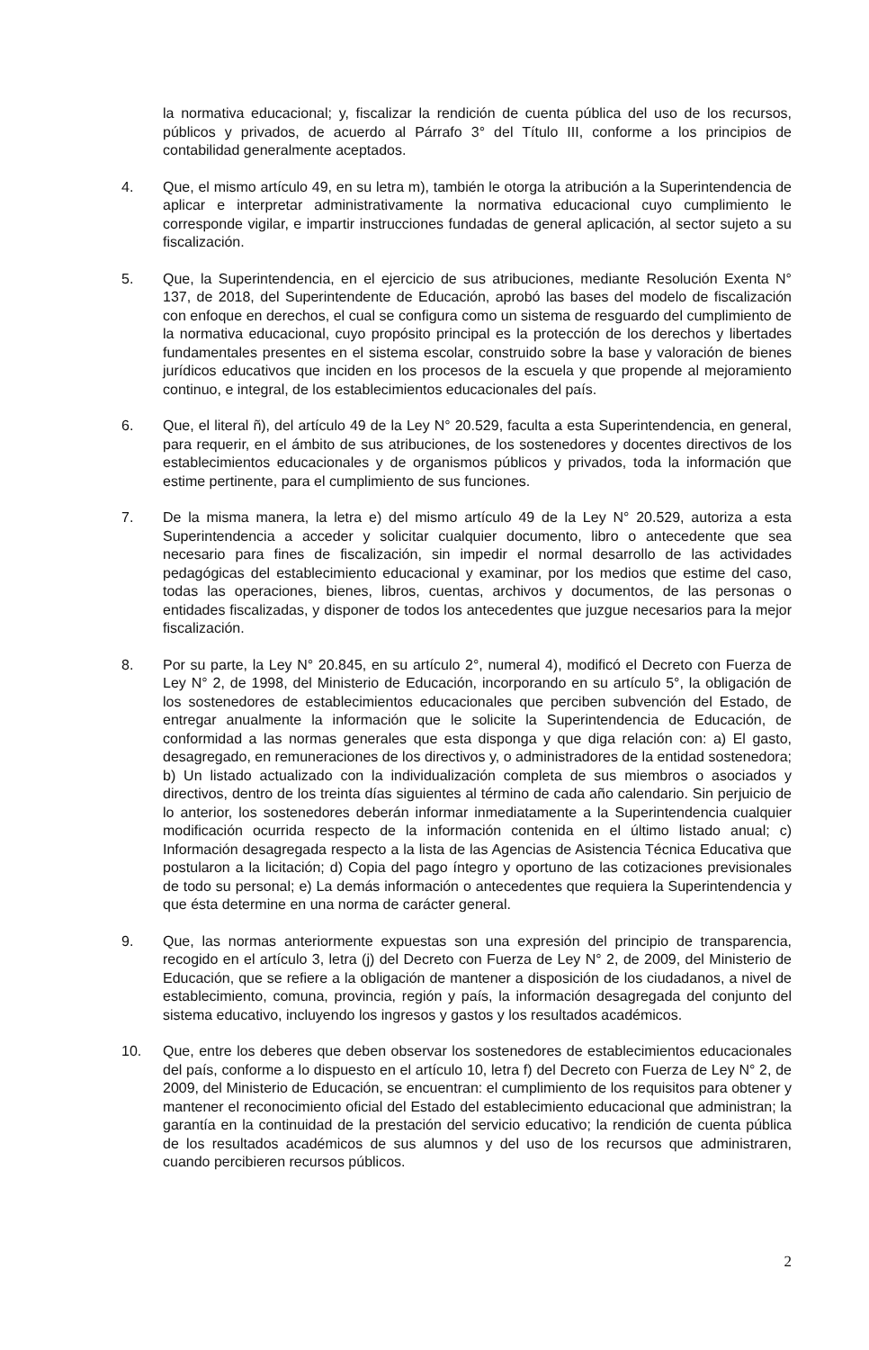la normativa educacional; y, fiscalizar la rendición de cuenta pública del uso de los recursos, públicos y privados, de acuerdo al Párrafo 3° del Título III, conforme a los principios de contabilidad generalmente aceptados.
4. Que, el mismo artículo 49, en su letra m), también le otorga la atribución a la Superintendencia de aplicar e interpretar administrativamente la normativa educacional cuyo cumplimiento le corresponde vigilar, e impartir instrucciones fundadas de general aplicación, al sector sujeto a su fiscalización.
5. Que, la Superintendencia, en el ejercicio de sus atribuciones, mediante Resolución Exenta N° 137, de 2018, del Superintendente de Educación, aprobó las bases del modelo de fiscalización con enfoque en derechos, el cual se configura como un sistema de resguardo del cumplimiento de la normativa educacional, cuyo propósito principal es la protección de los derechos y libertades fundamentales presentes en el sistema escolar, construido sobre la base y valoración de bienes jurídicos educativos que inciden en los procesos de la escuela y que propende al mejoramiento continuo, e integral, de los establecimientos educacionales del país.
6. Que, el literal ñ), del artículo 49 de la Ley N° 20.529, faculta a esta Superintendencia, en general, para requerir, en el ámbito de sus atribuciones, de los sostenedores y docentes directivos de los establecimientos educacionales y de organismos públicos y privados, toda la información que estime pertinente, para el cumplimiento de sus funciones.
7. De la misma manera, la letra e) del mismo artículo 49 de la Ley N° 20.529, autoriza a esta Superintendencia a acceder y solicitar cualquier documento, libro o antecedente que sea necesario para fines de fiscalización, sin impedir el normal desarrollo de las actividades pedagógicas del establecimiento educacional y examinar, por los medios que estime del caso, todas las operaciones, bienes, libros, cuentas, archivos y documentos, de las personas o entidades fiscalizadas, y disponer de todos los antecedentes que juzgue necesarios para la mejor fiscalización.
8. Por su parte, la Ley N° 20.845, en su artículo 2°, numeral 4), modificó el Decreto con Fuerza de Ley N° 2, de 1998, del Ministerio de Educación, incorporando en su artículo 5°, la obligación de los sostenedores de establecimientos educacionales que perciben subvención del Estado, de entregar anualmente la información que le solicite la Superintendencia de Educación, de conformidad a las normas generales que esta disponga y que diga relación con: a) El gasto, desagregado, en remuneraciones de los directivos y, o administradores de la entidad sostenedora; b) Un listado actualizado con la individualización completa de sus miembros o asociados y directivos, dentro de los treinta días siguientes al término de cada año calendario. Sin perjuicio de lo anterior, los sostenedores deberán informar inmediatamente a la Superintendencia cualquier modificación ocurrida respecto de la información contenida en el último listado anual; c) Información desagregada respecto a la lista de las Agencias de Asistencia Técnica Educativa que postularon a la licitación; d) Copia del pago íntegro y oportuno de las cotizaciones previsionales de todo su personal; e) La demás información o antecedentes que requiera la Superintendencia y que ésta determine en una norma de carácter general.
9. Que, las normas anteriormente expuestas son una expresión del principio de transparencia, recogido en el artículo 3, letra (j) del Decreto con Fuerza de Ley N° 2, de 2009, del Ministerio de Educación, que se refiere a la obligación de mantener a disposición de los ciudadanos, a nivel de establecimiento, comuna, provincia, región y país, la información desagregada del conjunto del sistema educativo, incluyendo los ingresos y gastos y los resultados académicos.
10. Que, entre los deberes que deben observar los sostenedores de establecimientos educacionales del país, conforme a lo dispuesto en el artículo 10, letra f) del Decreto con Fuerza de Ley N° 2, de 2009, del Ministerio de Educación, se encuentran: el cumplimiento de los requisitos para obtener y mantener el reconocimiento oficial del Estado del establecimiento educacional que administran; la garantía en la continuidad de la prestación del servicio educativo; la rendición de cuenta pública de los resultados académicos de sus alumnos y del uso de los recursos que administraren, cuando percibieren recursos públicos.
2